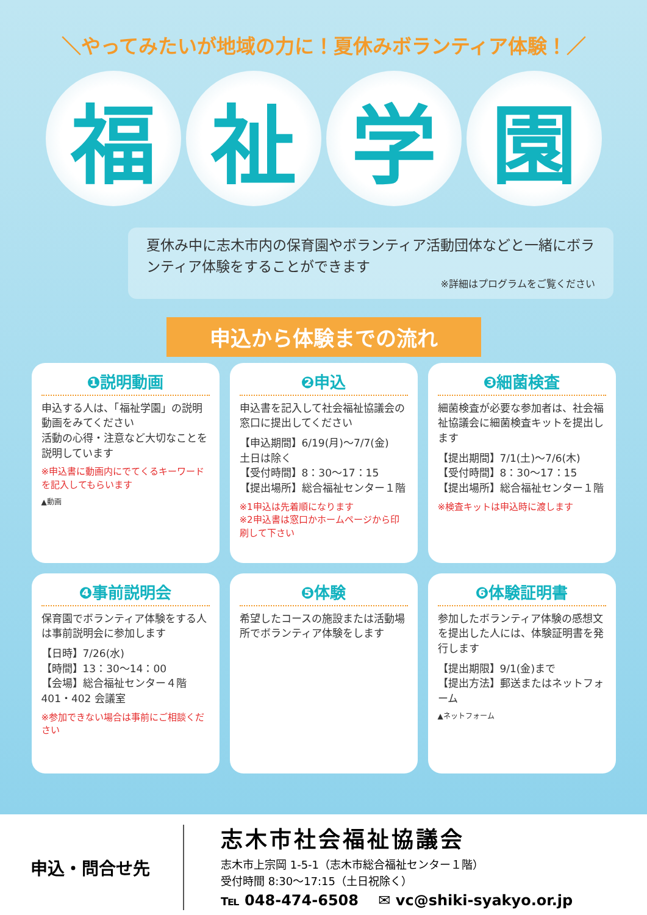＼やってみたいが地域の力に！夏休みボランティア体験！／
福祉学園
夏休み中に志木市内の保育園やボランティア活動団体などと一緒にボランティア体験をすることができます
※詳細はプログラムをご覧ください
申込から体験までの流れ
❶説明動画
申込する人は、「福祉学園」の説明動画をみてください
活動の心得・注意など大切なことを説明しています
※申込書に動画内にでてくるキーワードを記入してもらいます
▲動画
❷申込
申込書を記入して社会福祉協議会の窓口に提出してください
【申込期間】6/19(月)～7/7(金)
土日は除く
【受付時間】8：30～17：15
【提出場所】総合福祉センター１階
※1申込は先着順になります
※2申込書は窓口かホームページから印刷して下さい
❸細菌検査
細菌検査が必要な参加者は、社会福祉協議会に細菌検査キットを提出します
【提出期間】7/1(土)～7/6(木)
【受付時間】8：30～17：15
【提出場所】総合福祉センター１階
※検査キットは申込時に渡します
❹事前説明会
保育園でボランティア体験をする人は事前説明会に参加します
【日時】7/26(水)
【時間】13：30～14：00
【会場】総合福祉センター４階
401・402 会議室
※参加できない場合は事前にご相談ください
❺体験
希望したコースの施設または活動場所でボランティア体験をします
❻体験証明書
参加したボランティア体験の感想文を提出した人には、体験証明書を発行します
【提出期限】9/1(金)まで
【提出方法】郵送またはネットフォーム
▲ネットフォーム
申込・問合せ先
志木市社会福祉協議会
志木市上宗岡 1-5-1（志木市総合福祉センター１階）
受付時間 8:30～17:15（土日祝除く）
℡ 048-474-6508 　✉ vc@shiki-syakyo.or.jp